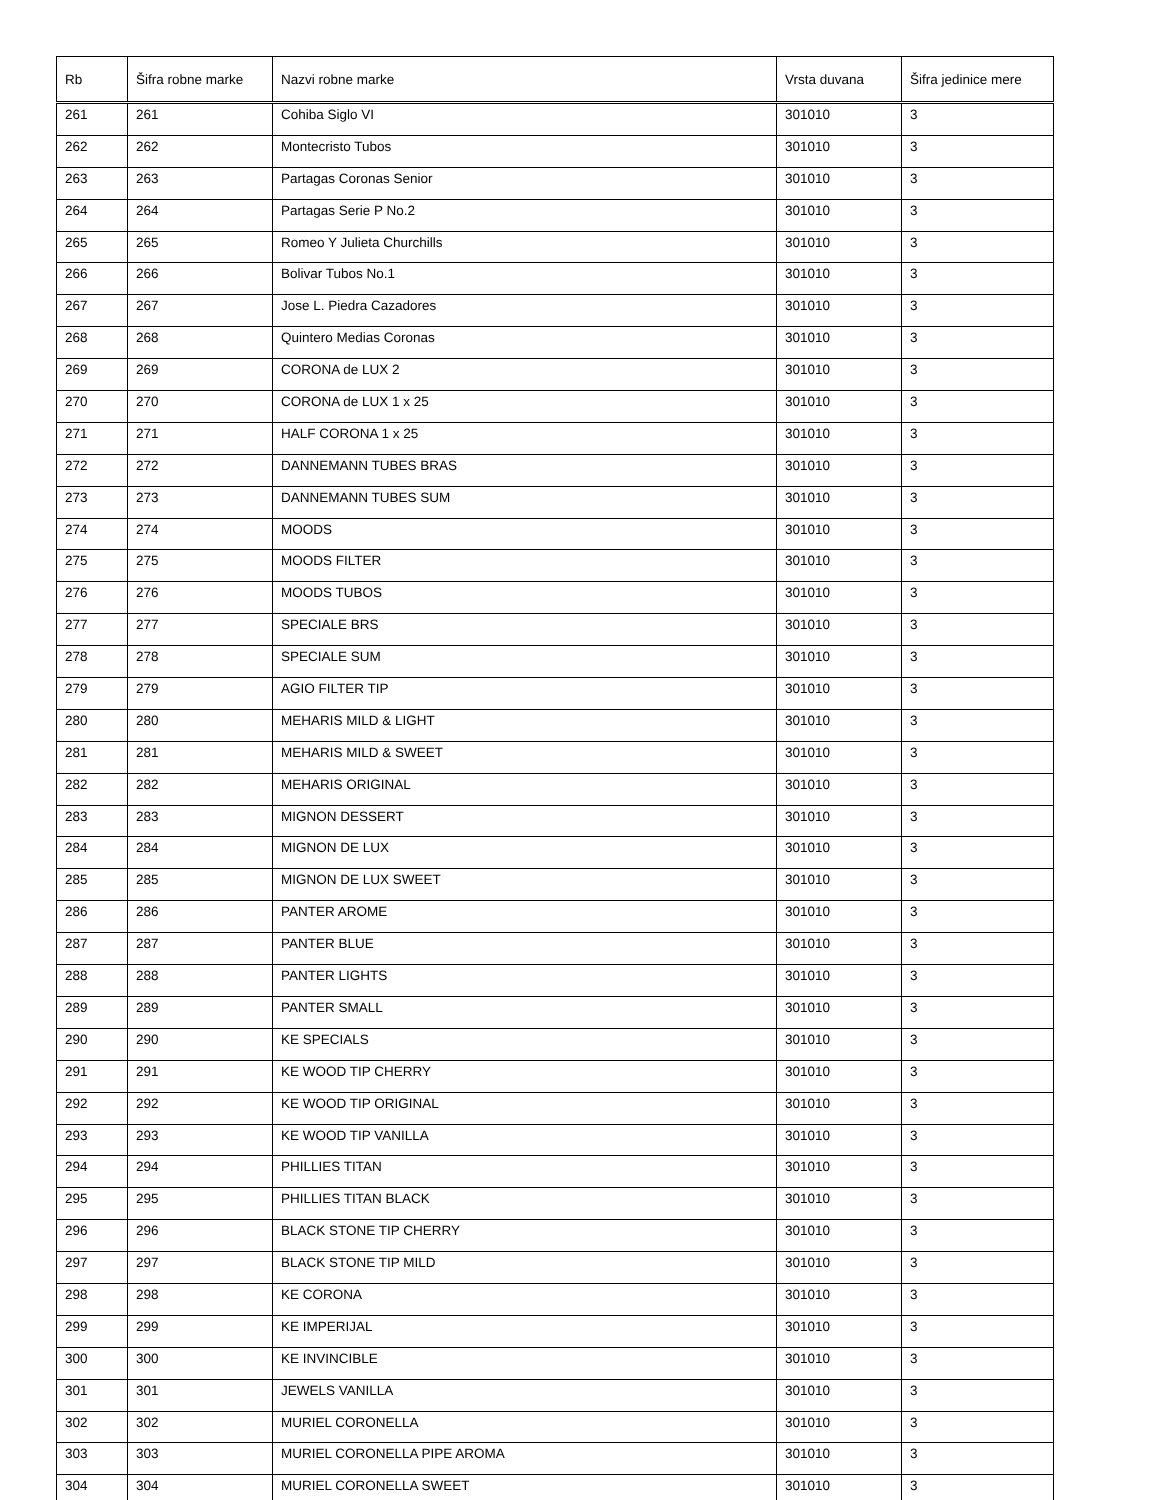| Rb | Šifra robne marke | Nazvi robne marke | Vrsta duvana | Šifra jedinice mere |
| --- | --- | --- | --- | --- |
| 261 | 261 | Cohiba Siglo VI | 301010 | 3 |
| 262 | 262 | Montecristo Tubos | 301010 | 3 |
| 263 | 263 | Partagas Coronas Senior | 301010 | 3 |
| 264 | 264 | Partagas Serie P No.2 | 301010 | 3 |
| 265 | 265 | Romeo Y Julieta Churchills | 301010 | 3 |
| 266 | 266 | Bolivar Tubos No.1 | 301010 | 3 |
| 267 | 267 | Jose L. Piedra Cazadores | 301010 | 3 |
| 268 | 268 | Quintero Medias Coronas | 301010 | 3 |
| 269 | 269 | CORONA de LUX 2 | 301010 | 3 |
| 270 | 270 | CORONA de LUX 1 x 25 | 301010 | 3 |
| 271 | 271 | HALF CORONA 1 x 25 | 301010 | 3 |
| 272 | 272 | DANNEMANN TUBES BRAS | 301010 | 3 |
| 273 | 273 | DANNEMANN TUBES SUM | 301010 | 3 |
| 274 | 274 | MOODS | 301010 | 3 |
| 275 | 275 | MOODS FILTER | 301010 | 3 |
| 276 | 276 | MOODS TUBOS | 301010 | 3 |
| 277 | 277 | SPECIALE BRS | 301010 | 3 |
| 278 | 278 | SPECIALE SUM | 301010 | 3 |
| 279 | 279 | AGIO FILTER TIP | 301010 | 3 |
| 280 | 280 | MEHARIS MILD & LIGHT | 301010 | 3 |
| 281 | 281 | MEHARIS MILD & SWEET | 301010 | 3 |
| 282 | 282 | MEHARIS ORIGINAL | 301010 | 3 |
| 283 | 283 | MIGNON DESSERT | 301010 | 3 |
| 284 | 284 | MIGNON DE LUX | 301010 | 3 |
| 285 | 285 | MIGNON DE LUX SWEET | 301010 | 3 |
| 286 | 286 | PANTER AROME | 301010 | 3 |
| 287 | 287 | PANTER BLUE | 301010 | 3 |
| 288 | 288 | PANTER LIGHTS | 301010 | 3 |
| 289 | 289 | PANTER SMALL | 301010 | 3 |
| 290 | 290 | KE SPECIALS | 301010 | 3 |
| 291 | 291 | KE WOOD TIP CHERRY | 301010 | 3 |
| 292 | 292 | KE WOOD TIP ORIGINAL | 301010 | 3 |
| 293 | 293 | KE WOOD TIP VANILLA | 301010 | 3 |
| 294 | 294 | PHILLIES TITAN | 301010 | 3 |
| 295 | 295 | PHILLIES TITAN BLACK | 301010 | 3 |
| 296 | 296 | BLACK STONE TIP CHERRY | 301010 | 3 |
| 297 | 297 | BLACK STONE TIP MILD | 301010 | 3 |
| 298 | 298 | KE CORONA | 301010 | 3 |
| 299 | 299 | KE IMPERIJAL | 301010 | 3 |
| 300 | 300 | KE INVINCIBLE | 301010 | 3 |
| 301 | 301 | JEWELS VANILLA | 301010 | 3 |
| 302 | 302 | MURIEL CORONELLA | 301010 | 3 |
| 303 | 303 | MURIEL CORONELLA PIPE AROMA | 301010 | 3 |
| 304 | 304 | MURIEL CORONELLA SWEET | 301010 | 3 |